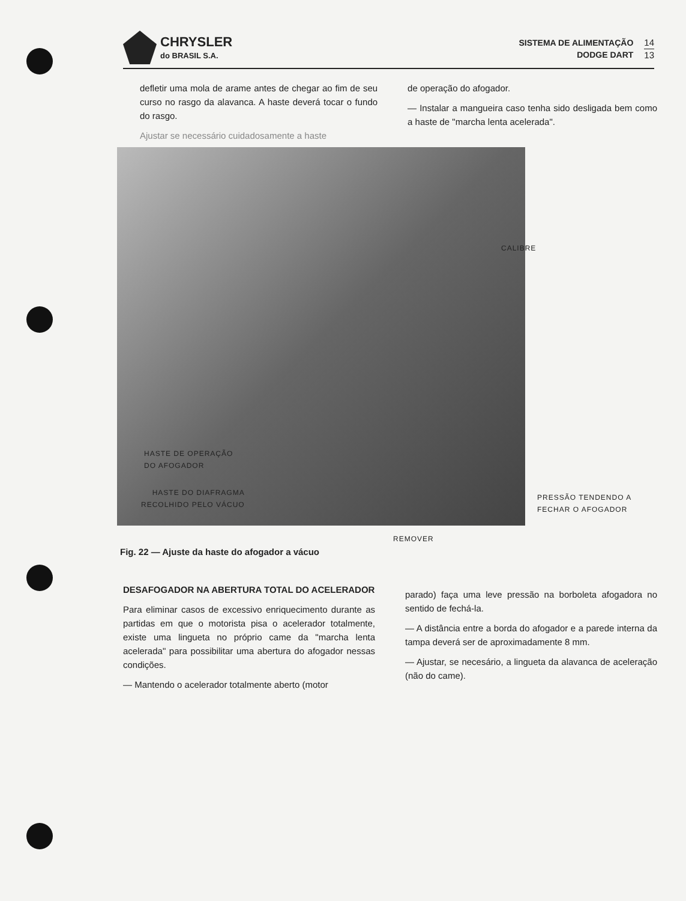CHRYSLER
do BRASIL S.A.
SISTEMA DE ALIMENTAÇÃO
DODGE DART
14
13
defletir uma mola de arame antes de chegar ao fim de seu curso no rasgo da alavanca. A haste deverá tocar o fundo do rasgo.
Ajustar se necessário cuidadosamente a haste
de operação do afogador.
— Instalar a mangueira caso tenha sido desligada bem como a haste de "marcha lenta acelerada".
CALIBRE
HASTE DE OPERAÇÃO
DO AFOGADOR
HASTE DO DIAFRAGMA
RECOLHIDO PELO VÁCUO
PRESSÃO TENDENDO A
FECHAR O AFOGADOR
REMOVER
Fig. 22 — Ajuste da haste do afogador a vácuo
DESAFOGADOR NA ABERTURA TOTAL DO ACELERADOR
Para eliminar casos de excessivo enriquecimento durante as partidas em que o motorista pisa o acelerador totalmente, existe uma lingueta no próprio came da "marcha lenta acelerada" para possibilitar uma abertura do afogador nessas condições.
— Mantendo o acelerador totalmente aberto (motor
parado) faça uma leve pressão na borboleta afogadora no sentido de fechá-la.
— A distância entre a borda do afogador e a parede interna da tampa deverá ser de aproximadamente 8 mm.
— Ajustar, se necesário, a lingueta da alavanca de aceleração (não do came).